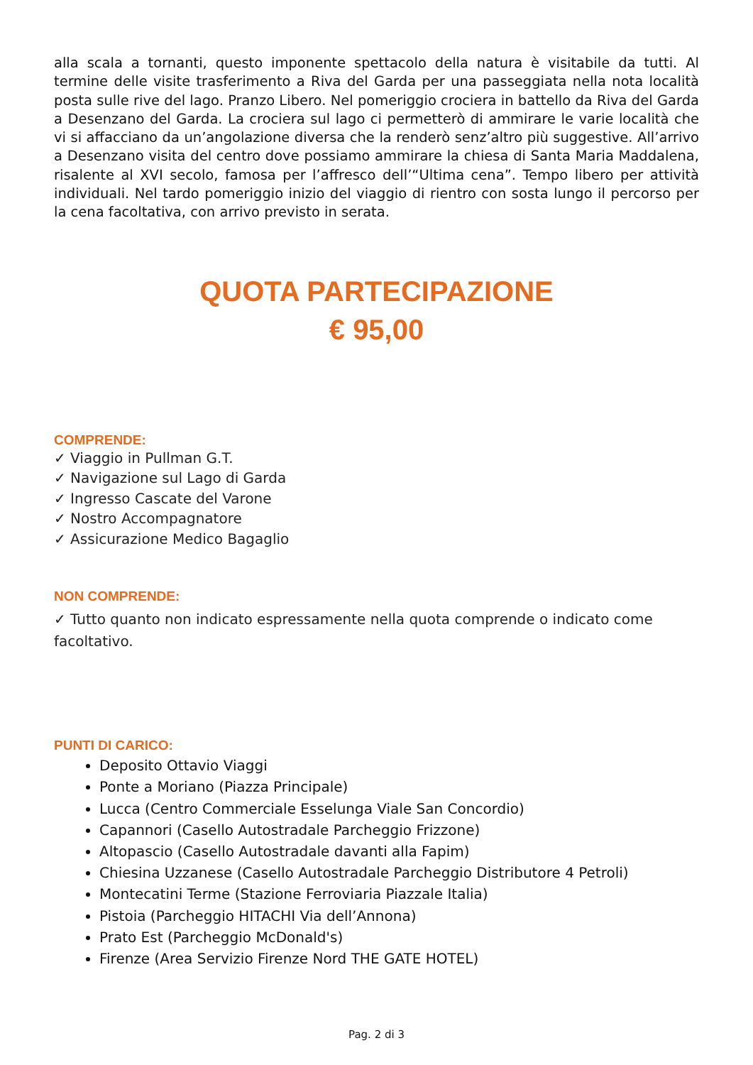alla scala a tornanti, questo imponente spettacolo della natura è visitabile da tutti. Al termine delle visite trasferimento a Riva del Garda per una passeggiata nella nota località posta sulle rive del lago. Pranzo Libero. Nel pomeriggio crociera in battello da Riva del Garda a Desenzano del Garda. La crociera sul lago ci permetterò di ammirare le varie località che vi si affacciano da un’angolazione diversa che la renderò senz’altro più suggestive. All’arrivo a Desenzano visita del centro dove possiamo ammirare la chiesa di Santa Maria Maddalena, risalente al XVI secolo, famosa per l’affresco dell’“Ultima cena”. Tempo libero per attività individuali. Nel tardo pomeriggio inizio del viaggio di rientro con sosta lungo il percorso per la cena facoltativa, con arrivo previsto in serata.
QUOTA PARTECIPAZIONE
€ 95,00
COMPRENDE:
✓ Viaggio in Pullman G.T.
✓ Navigazione sul Lago di Garda
✓ Ingresso Cascate del Varone
✓ Nostro Accompagnatore
✓ Assicurazione Medico Bagaglio
NON COMPRENDE:
✓ Tutto quanto non indicato espressamente nella quota comprende o indicato come facoltativo.
PUNTI DI CARICO:
Deposito Ottavio Viaggi
Ponte a Moriano (Piazza Principale)
Lucca (Centro Commerciale Esselunga Viale San Concordio)
Capannori (Casello Autostradale Parcheggio Frizzone)
Altopascio (Casello Autostradale davanti alla Fapim)
Chiesina Uzzanese (Casello Autostradale Parcheggio Distributore 4 Petroli)
Montecatini Terme (Stazione Ferroviaria Piazzale Italia)
Pistoia (Parcheggio HITACHI Via dell’Annona)
Prato Est (Parcheggio McDonald's)
Firenze (Area Servizio Firenze Nord THE GATE HOTEL)
Pag. 2 di 3